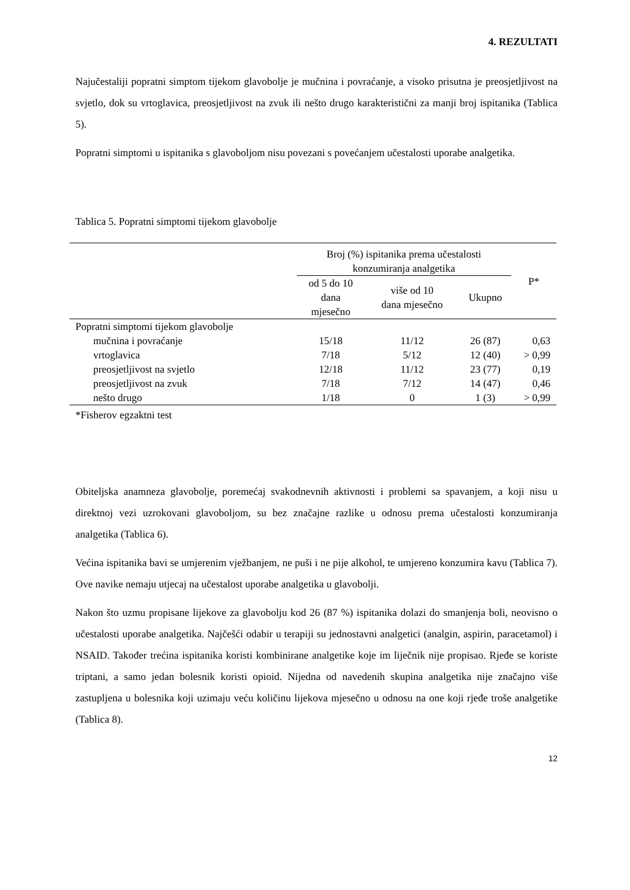4. REZULTATI
Najučestaliji popratni simptom tijekom glavobolje je mučnina i povraćanje, a visoko prisutna je preosjetljivost na svjetlo, dok su vrtoglavica, preosjetljivost na zvuk ili nešto drugo karakteristični za manji broj ispitanika (Tablica 5).
Popratni simptomi u ispitanika s glavoboljom nisu povezani s povećanjem učestalosti uporabe analgetika.
Tablica 5. Popratni simptomi tijekom glavobolje
| | Broj (%) ispitanika prema učestalosti konzumiranja analgetika | | | P* |
| --- | --- | --- | --- | --- |
| | od 5 do 10 dana mjesečno | više od 10 dana mjesečno | Ukupno | |
| Popratni simptomi tijekom glavobolje | | | | |
| mučnina i povraćanje | 15/18 | 11/12 | 26 (87) | 0,63 |
| vrtoglavica | 7/18 | 5/12 | 12 (40) | > 0,99 |
| preosjetljivost na svjetlo | 12/18 | 11/12 | 23 (77) | 0,19 |
| preosjetljivost na zvuk | 7/18 | 7/12 | 14 (47) | 0,46 |
| nešto drugo | 1/18 | 0 | 1 (3) | > 0,99 |
*Fisherov egzaktni test
Obiteljska anamneza glavobolje, poremećaj svakodnevnih aktivnosti i problemi sa spavanjem, a koji nisu u direktnoj vezi uzrokovani glavoboljom, su bez značajne razlike u odnosu prema učestalosti konzumiranja analgetika (Tablica 6).
Većina ispitanika bavi se umjerenim vježbanjem, ne puši i ne pije alkohol, te umjereno konzumira kavu (Tablica 7). Ove navike nemaju utjecaj na učestalost uporabe analgetika u glavobolji.
Nakon što uzmu propisane lijekove za glavobolju kod 26 (87 %) ispitanika dolazi do smanjenja boli, neovisno o učestalosti uporabe analgetika. Najčešći odabir u terapiji su jednostavni analgetici (analgin, aspirin, paracetamol) i NSAID. Također trećina ispitanika koristi kombinirane analgetike koje im liječnik nije propisao. Rjeđe se koriste triptani, a samo jedan bolesnik koristi opioid. Nijedna od navedenih skupina analgetika nije značajno više zastupljena u bolesnika koji uzimaju veću količinu lijekova mjesečno u odnosu na one koji rjeđe troše analgetike (Tablica 8).
12